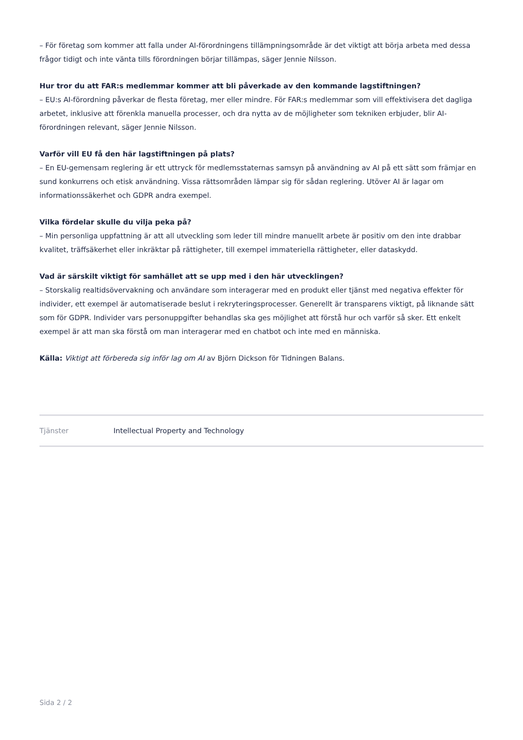– För företag som kommer att falla under AI-förordningens tillämpningsområde är det viktigt att börja arbeta med dessa frågor tidigt och inte vänta tills förordningen börjar tillämpas, säger Jennie Nilsson.
Hur tror du att FAR:s medlemmar kommer att bli påverkade av den kommande lagstiftningen?
– EU:s AI-förordning påverkar de flesta företag, mer eller mindre. För FAR:s medlemmar som vill effektivisera det dagliga arbetet, inklusive att förenkla manuella processer, och dra nytta av de möjligheter som tekniken erbjuder, blir AI-förordningen relevant, säger Jennie Nilsson.
Varför vill EU få den här lagstiftningen på plats?
– En EU-gemensam reglering är ett uttryck för medlemsstaternas samsyn på användning av AI på ett sätt som främjar en sund konkurrens och etisk användning. Vissa rättsområden lämpar sig för sådan reglering. Utöver AI är lagar om informationssäkerhet och GDPR andra exempel.
Vilka fördelar skulle du vilja peka på?
– Min personliga uppfattning är att all utveckling som leder till mindre manuellt arbete är positiv om den inte drabbar kvalitet, träffsäkerhet eller inkräktar på rättigheter, till exempel immateriella rättigheter, eller dataskydd.
Vad är särskilt viktigt för samhället att se upp med i den här utvecklingen?
– Storskalig realtidsövervakning och användare som interagerar med en produkt eller tjänst med negativa effekter för individer, ett exempel är automatiserade beslut i rekryteringsprocesser. Generellt är transparens viktigt, på liknande sätt som för GDPR. Individer vars personuppgifter behandlas ska ges möjlighet att förstå hur och varför så sker. Ett enkelt exempel är att man ska förstå om man interagerar med en chatbot och inte med en människa.
Källa: Viktigt att förbereda sig inför lag om AI av Björn Dickson för Tidningen Balans.
| Tjänster | Intellectual Property and Technology |
Sida 2 / 2